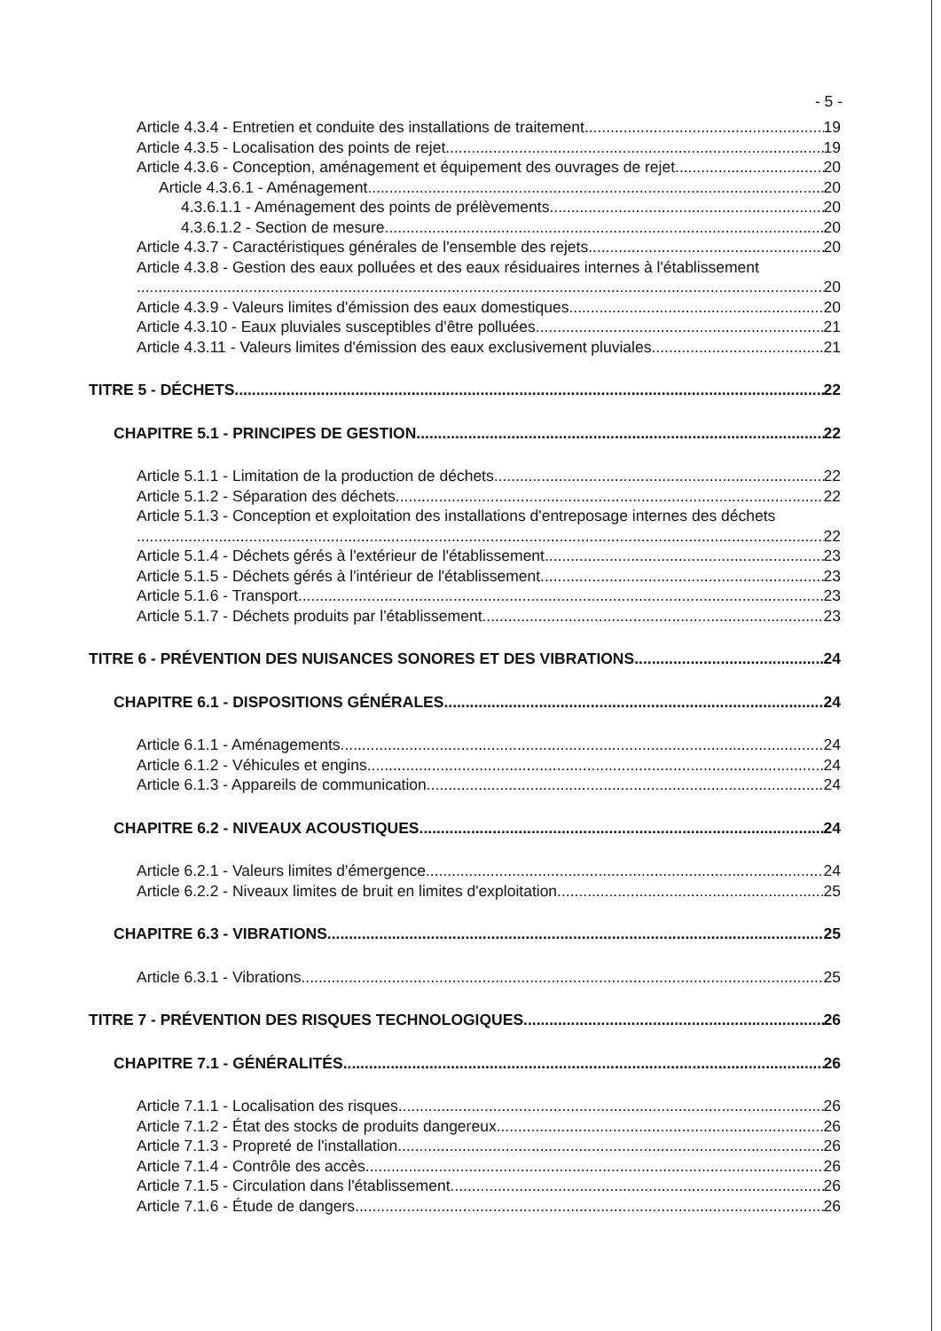- 5 -
Article 4.3.4 - Entretien et conduite des installations de traitement 19
Article 4.3.5 - Localisation des points de rejet 19
Article 4.3.6 - Conception, aménagement et équipement des ouvrages de rejet 20
Article 4.3.6.1 - Aménagement 20
4.3.6.1.1 - Aménagement des points de prélèvements 20
4.3.6.1.2 - Section de mesure 20
Article 4.3.7 - Caractéristiques générales de l'ensemble des rejets 20
Article 4.3.8 - Gestion des eaux polluées et des eaux résiduaires internes à l'établissement
20
Article 4.3.9 - Valeurs limites d'émission des eaux domestiques 20
Article 4.3.10 - Eaux pluviales susceptibles d'être polluées 21
Article 4.3.11 - Valeurs limites d'émission des eaux exclusivement pluviales 21
TITRE 5 - DÉCHETS 22
CHAPITRE 5.1 - PRINCIPES DE GESTION 22
Article 5.1.1 - Limitation de la production de déchets 22
Article 5.1.2 - Séparation des déchets 22
Article 5.1.3 - Conception et exploitation des installations d'entreposage internes des déchets
22
Article 5.1.4 - Déchets gérés à l'extérieur de l'établissement 23
Article 5.1.5 - Déchets gérés à l'intérieur de l'établissement 23
Article 5.1.6 - Transport 23
Article 5.1.7 - Déchets produits par l'établissement 23
TITRE 6 - PRÉVENTION DES NUISANCES SONORES ET DES VIBRATIONS 24
CHAPITRE 6.1 - DISPOSITIONS GÉNÉRALES 24
Article 6.1.1 - Aménagements 24
Article 6.1.2 - Véhicules et engins 24
Article 6.1.3 - Appareils de communication 24
CHAPITRE 6.2 - NIVEAUX ACOUSTIQUES 24
Article 6.2.1 - Valeurs limites d'émergence 24
Article 6.2.2 - Niveaux limites de bruit en limites d'exploitation 25
CHAPITRE 6.3 - VIBRATIONS 25
Article 6.3.1 - Vibrations 25
TITRE 7 - PRÉVENTION DES RISQUES TECHNOLOGIQUES 26
CHAPITRE 7.1 - GÉNÉRALITÉS 26
Article 7.1.1 - Localisation des risques 26
Article 7.1.2 - État des stocks de produits dangereux 26
Article 7.1.3 - Propreté de l'installation 26
Article 7.1.4 - Contrôle des accès 26
Article 7.1.5 - Circulation dans l'établissement 26
Article 7.1.6 - Étude de dangers 26